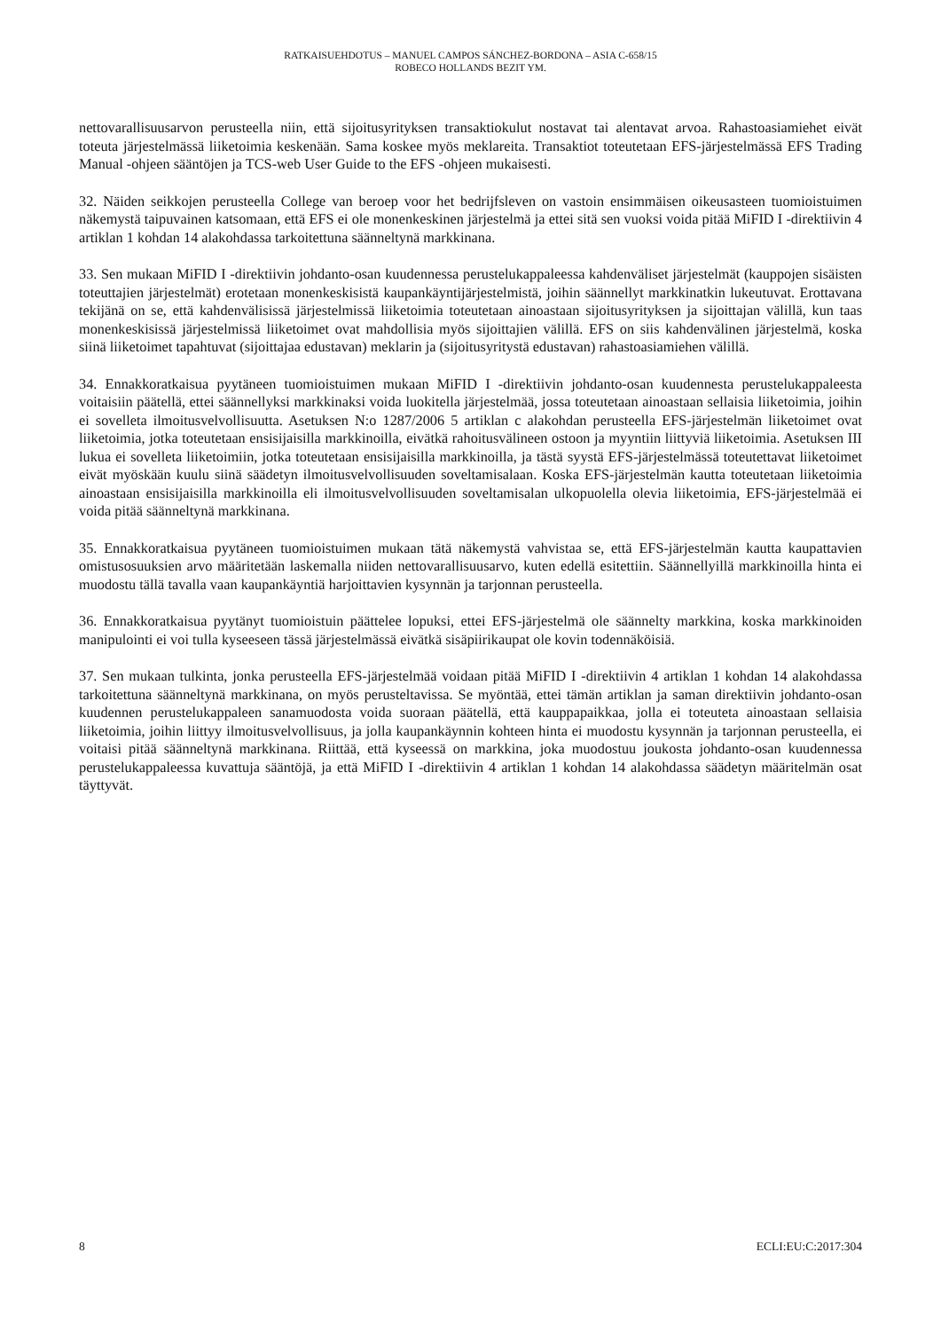RATKAISUEHDOTUS – MANUEL CAMPOS SÁNCHEZ-BORDONA – ASIA C-658/15
ROBECO HOLLANDS BEZIT YM.
nettovarallisuusarvon perusteella niin, että sijoitusyrityksen transaktiokulut nostavat tai alentavat arvoa. Rahastoasiamiehet eivät toteuta järjestelmässä liiketoimia keskenään. Sama koskee myös meklareita. Transaktiot toteutetaan EFS-järjestelmässä EFS Trading Manual -ohjeen sääntöjen ja TCS-web User Guide to the EFS -ohjeen mukaisesti.
32. Näiden seikkojen perusteella College van beroep voor het bedrijfsleven on vastoin ensimmäisen oikeusasteen tuomioistuimen näkemystä taipuvainen katsomaan, että EFS ei ole monenkeskinen järjestelmä ja ettei sitä sen vuoksi voida pitää MiFID I -direktiivin 4 artiklan 1 kohdan 14 alakohdassa tarkoitettuna säänneltynä markkinana.
33. Sen mukaan MiFID I -direktiivin johdanto-osan kuudennessa perustelukappaleessa kahdenväliset järjestelmät (kauppojen sisäisten toteuttajien järjestelmät) erotetaan monenkeskisistä kaupankäyntijärjestelmistä, joihin säännellyt markkinatkin lukeutuvat. Erottavana tekijänä on se, että kahdenvälisissä järjestelmissä liiketoimia toteutetaan ainoastaan sijoitusyrityksen ja sijoittajan välillä, kun taas monenkeskisissä järjestelmissä liiketoimet ovat mahdollisia myös sijoittajien välillä. EFS on siis kahdenvälinen järjestelmä, koska siinä liiketoimet tapahtuvat (sijoittajaa edustavan) meklarin ja (sijoitusyritystä edustavan) rahastoasiamiehen välillä.
34. Ennakkoratkaisua pyytäneen tuomioistuimen mukaan MiFID I -direktiivin johdanto-osan kuudennesta perustelukappaleesta voitaisiin päätellä, ettei säännellyksi markkinaksi voida luokitella järjestelmää, jossa toteutetaan ainoastaan sellaisia liiketoimia, joihin ei sovelleta ilmoitusvelvollisuutta. Asetuksen N:o 1287/2006 5 artiklan c alakohdan perusteella EFS-järjestelmän liiketoimet ovat liiketoimia, jotka toteutetaan ensisijaisilla markkinoilla, eivätkä rahoitusvälineen ostoon ja myyntiin liittyviä liiketoimia. Asetuksen III lukua ei sovelleta liiketoimiin, jotka toteutetaan ensisijaisilla markkinoilla, ja tästä syystä EFS-järjestelmässä toteutettavat liiketoimet eivät myöskään kuulu siinä säädetyn ilmoitusvelvollisuuden soveltamisalaan. Koska EFS-järjestelmän kautta toteutetaan liiketoimia ainoastaan ensisijaisilla markkinoilla eli ilmoitusvelvollisuuden soveltamisalan ulkopuolella olevia liiketoimia, EFS-järjestelmää ei voida pitää säänneltynä markkinana.
35. Ennakkoratkaisua pyytäneen tuomioistuimen mukaan tätä näkemystä vahvistaa se, että EFS-järjestelmän kautta kaupattavien omistusosuuksien arvo määritetään laskemalla niiden nettovarallisuusarvo, kuten edellä esitettiin. Säännellyillä markkinoilla hinta ei muodostu tällä tavalla vaan kaupankäyntiä harjoittavien kysynnän ja tarjonnan perusteella.
36. Ennakkoratkaisua pyytänyt tuomioistuin päättelee lopuksi, ettei EFS-järjestelmä ole säännelty markkina, koska markkinoiden manipulointi ei voi tulla kyseeseen tässä järjestelmässä eivätkä sisäpiirikaupat ole kovin todennäköisiä.
37. Sen mukaan tulkinta, jonka perusteella EFS-järjestelmää voidaan pitää MiFID I -direktiivin 4 artiklan 1 kohdan 14 alakohdassa tarkoitettuna säänneltynä markkinana, on myös perusteltavissa. Se myöntää, ettei tämän artiklan ja saman direktiivin johdanto-osan kuudennen perustelukappaleen sanamuodosta voida suoraan päätellä, että kauppapaikkaa, jolla ei toteuteta ainoastaan sellaisia liiketoimia, joihin liittyy ilmoitusvelvollisuus, ja jolla kaupankäynnin kohteen hinta ei muodostu kysynnän ja tarjonnan perusteella, ei voitaisi pitää säänneltynä markkinana. Riittää, että kyseessä on markkina, joka muodostuu joukosta johdanto-osan kuudennessa perustelukappaleessa kuvattuja sääntöjä, ja että MiFID I -direktiivin 4 artiklan 1 kohdan 14 alakohdassa säädetyn määritelmän osat täyttyvät.
8 ECLI:EU:C:2017:304